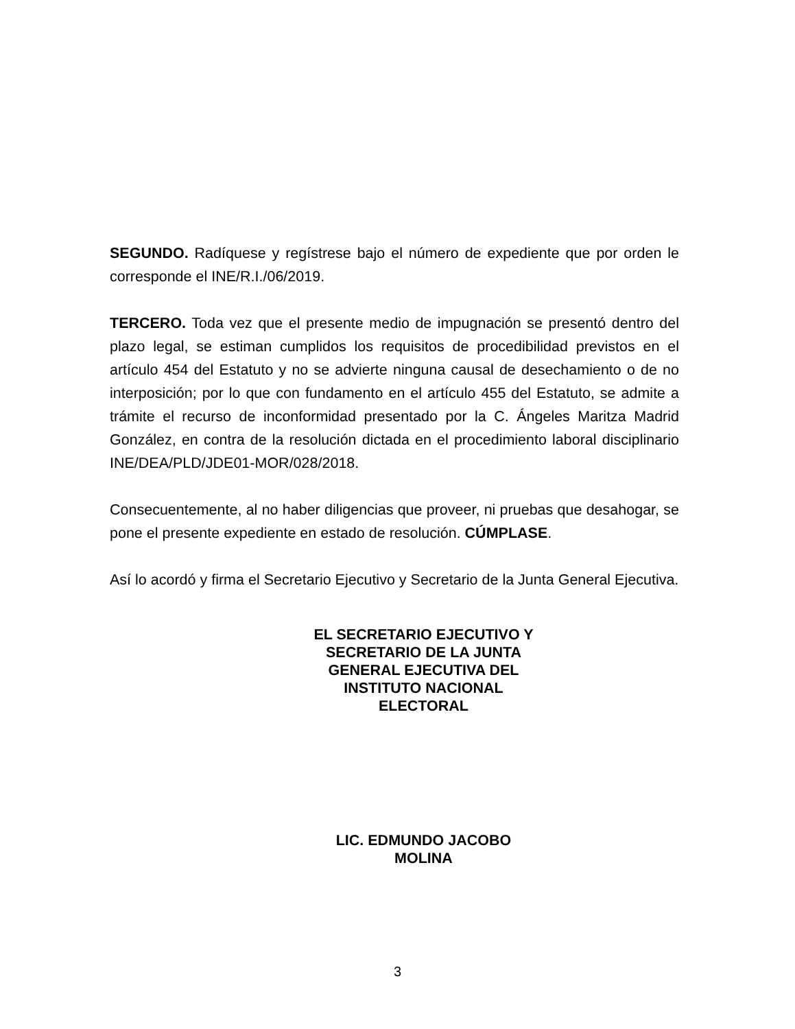SEGUNDO. Radíquese y regístrese bajo el número de expediente que por orden le corresponde el INE/R.I./06/2019.
TERCERO. Toda vez que el presente medio de impugnación se presentó dentro del plazo legal, se estiman cumplidos los requisitos de procedibilidad previstos en el artículo 454 del Estatuto y no se advierte ninguna causal de desechamiento o de no interposición; por lo que con fundamento en el artículo 455 del Estatuto, se admite a trámite el recurso de inconformidad presentado por la C. Ángeles Maritza Madrid González, en contra de la resolución dictada en el procedimiento laboral disciplinario INE/DEA/PLD/JDE01-MOR/028/2018.
Consecuentemente, al no haber diligencias que proveer, ni pruebas que desahogar, se pone el presente expediente en estado de resolución. CÚMPLASE.
Así lo acordó y firma el Secretario Ejecutivo y Secretario de la Junta General Ejecutiva.
EL SECRETARIO EJECUTIVO Y
SECRETARIO DE LA JUNTA
GENERAL EJECUTIVA DEL
INSTITUTO NACIONAL
ELECTORAL
LIC. EDMUNDO JACOBO
MOLINA
3